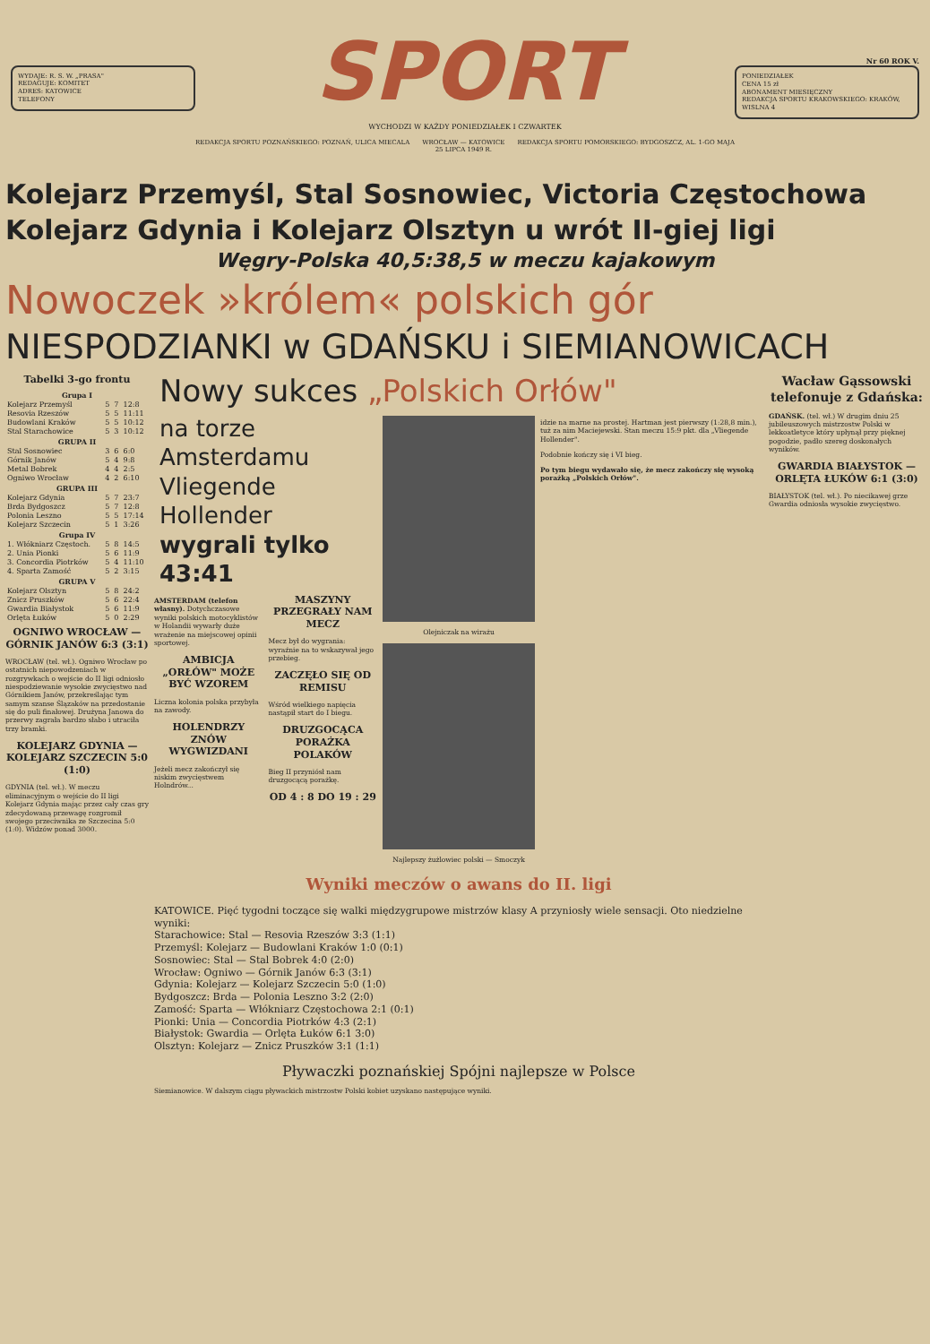WYDAJE: R. S. W. „PRASA"
REDAGUJE: KOMITET
ADRES: KATOWICE
TELEFONY
SPORT
WYCHODZI W KAŻDY PONIEDZIAŁEK I CZWARTEK
REDAKCJA SPORTU POZNAŃSKIEGO: POZNAŃ, ULICA MIECALA WROCŁAW — KATOWICE
25 LIPCA 1949 R. REDAKCJA SPORTU POMORSKIEGO: BYDGOSZCZ, AL. 1-GO MAJA
Nr 60 ROK V.
PONIEDZIAŁEK
CENA 15 zł
ABONAMENT MIESIĘCZNY
REDAKCJA SPORTU KRAKOWSKIEGO: KRAKÓW, WISLNA 4
Kolejarz Przemyśl, Stal Sosnowiec, Victoria Częstochowa
Kolejarz Gdynia i Kolejarz Olsztyn u wrót II-giej ligi
Węgry-Polska 40,5:38,5 w meczu kajakowym
Nowoczek »królem« polskich gór
NIESPODZIANKI w GDAŃSKU i SIEMIANOWICACH
Tabelki 3-go frontu
| Grupa I | | | |
| --- | --- | --- | --- |
| Kolejarz Przemyśl | 5 | 7 | 12:8 |
| Resovia Rzeszów | 5 | 5 | 11:11 |
| Budowlani Kraków | 5 | 5 | 10:12 |
| Stal Starachowice | 5 | 3 | 10:12 |
| GRUPA II | | | |
| Stal Sosnowiec | 3 | 6 | 6:0 |
| Górnik Janów | 5 | 4 | 9:8 |
| Metal Bobrek | 4 | 4 | 2:5 |
| Ogniwo Wrocław | 4 | 2 | 6:10 |
| GRUPA III | | | |
| Kolejarz Gdynia | 5 | 7 | 23:7 |
| Brda Bydgoszcz | 5 | 7 | 12:8 |
| Polonia Leszno | 5 | 5 | 17:14 |
| Kolejarz Szczecin | 5 | 1 | 3:26 |
| Grupa IV | | | |
| 1. Włókniarz Częstoch. | 5 | 8 | 14:5 |
| 2. Unia Pionki | 5 | 6 | 11:9 |
| 3. Concordia Piotrków | 5 | 4 | 11:10 |
| 4. Sparta Zamość | 5 | 2 | 3:15 |
| GRUPA V | | | |
| Kolejarz Olsztyn | 5 | 8 | 24:2 |
| Znicz Pruszków | 5 | 6 | 22:4 |
| Gwardia Białystok | 5 | 6 | 11:9 |
| Orlęta Łuków | 5 | 0 | 2:29 |
OGNIWO WROCŁAW — GÓRNIK JANÓW 6:3 (3:1)
WROCŁAW (tel. wł.). Ogniwo Wrocław po ostatnich niepowodzeniach w rozgrywkach o wejście do II ligi odniosło niespodziewanie wysokie zwycięstwo nad Górnikiem Janów, przekreślając tym samym szanse Ślązaków na przedostanie się do puli finałowej. Drużyna Janowa do przerwy zagrała bardzo słabo i utraciła trzy bramki.
KOLEJARZ GDYNIA — KOLEJARZ SZCZECIN 5:0 (1:0)
GDYNIA (tel. wł.). W meczu eliminacyjnym o wejście do II ligi Kolejarz Gdynia mając przez cały czas gry zdecydowaną przewagę rozgromił swojego przeciwnika ze Szczecina 5:0 (1:0). Widzów ponad 3000.
Nowy sukces „Polskich Orłów"
na torze Amsterdamu
Vliegende Hollender
wygrali tylko 43:41
AMSTERDAM (telefon własny). Dotychczasowe wyniki polskich motocyklistów w Holandii wywarły duże wrażenie na miejscowej opinii sportowej.
AMBICJA „ORŁÓW" MOŻE BYĆ WZOREM
Liczna kolonia polska przybyła na zawody.
HOLENDRZY ZNÓW WYGWIZDANI
Jeżeli mecz zakończył się niskim zwycięstwem Holndrów...
MASZYNY PRZEGRAŁY NAM MECZ
Mecz był do wygrania: wyraźnie na to wskazywał jego przebieg.
ZACZĘŁO SIĘ OD REMISU
Wśród wielkiego napięcia nastąpił start do I biegu.
DRUZGOCĄCA PORAŻKA POLAKÓW
Bieg II przyniósł nam druzgocącą porażkę.
OD 4 : 8 DO 19 : 29
Olejniczak na wirażu
Najlepszy żużlowiec polski — Smoczyk
idzie na marne na prostej. Hartman jest pierwszy (1:28,8 min.), tuż za nim Maciejewski. Stan meczu 15:9 pkt. dla „Vliegende Hollender".
Podobnie kończy się i VI bieg.
Po tym biegu wydawało się, że mecz zakończy się wysoką porażką „Polskich Orłów".
Wyniki meczów o awans do II. ligi
KATOWICE. Pięć tygodni toczące się walki międzygrupowe mistrzów klasy A przyniosły wiele sensacji. Oto niedzielne wyniki:
Starachowice: Stal — Resovia Rzeszów 3:3 (1:1)
Przemyśl: Kolejarz — Budowlani Kraków 1:0 (0:1)
Sosnowiec: Stal — Stal Bobrek 4:0 (2:0)
Wrocław: Ogniwo — Górnik Janów 6:3 (3:1)
Gdynia: Kolejarz — Kolejarz Szczecin 5:0 (1:0)
Bydgoszcz: Brda — Polonia Leszno 3:2 (2:0)
Zamość: Sparta — Włókniarz Częstochowa 2:1 (0:1)
Pionki: Unia — Concordia Piotrków 4:3 (2:1)
Białystok: Gwardia — Orlęta Łuków 6:1 3:0)
Olsztyn: Kolejarz — Znicz Pruszków 3:1 (1:1)
Pływaczki poznańskiej Spójni najlepsze w Polsce
Siemianowice. W dalszym ciągu pływackich mistrzostw Polski kobiet uzyskano następujące wyniki.
Wacław Gąssowski telefonuje z Gdańska:
GDAŃSK. (tel. wł.) W drugim dniu 25 jubileuszowych mistrzostw Polski w lekkoatletyce który upłynął przy pięknej pogodzie, padło szereg doskonałych wyników.
GWARDIA BIAŁYSTOK — ORLĘTA ŁUKÓW 6:1 (3:0)
BIAŁYSTOK (tel. wł.). Po niecikawej grze Gwardia odniosła wysokie zwycięstwo.